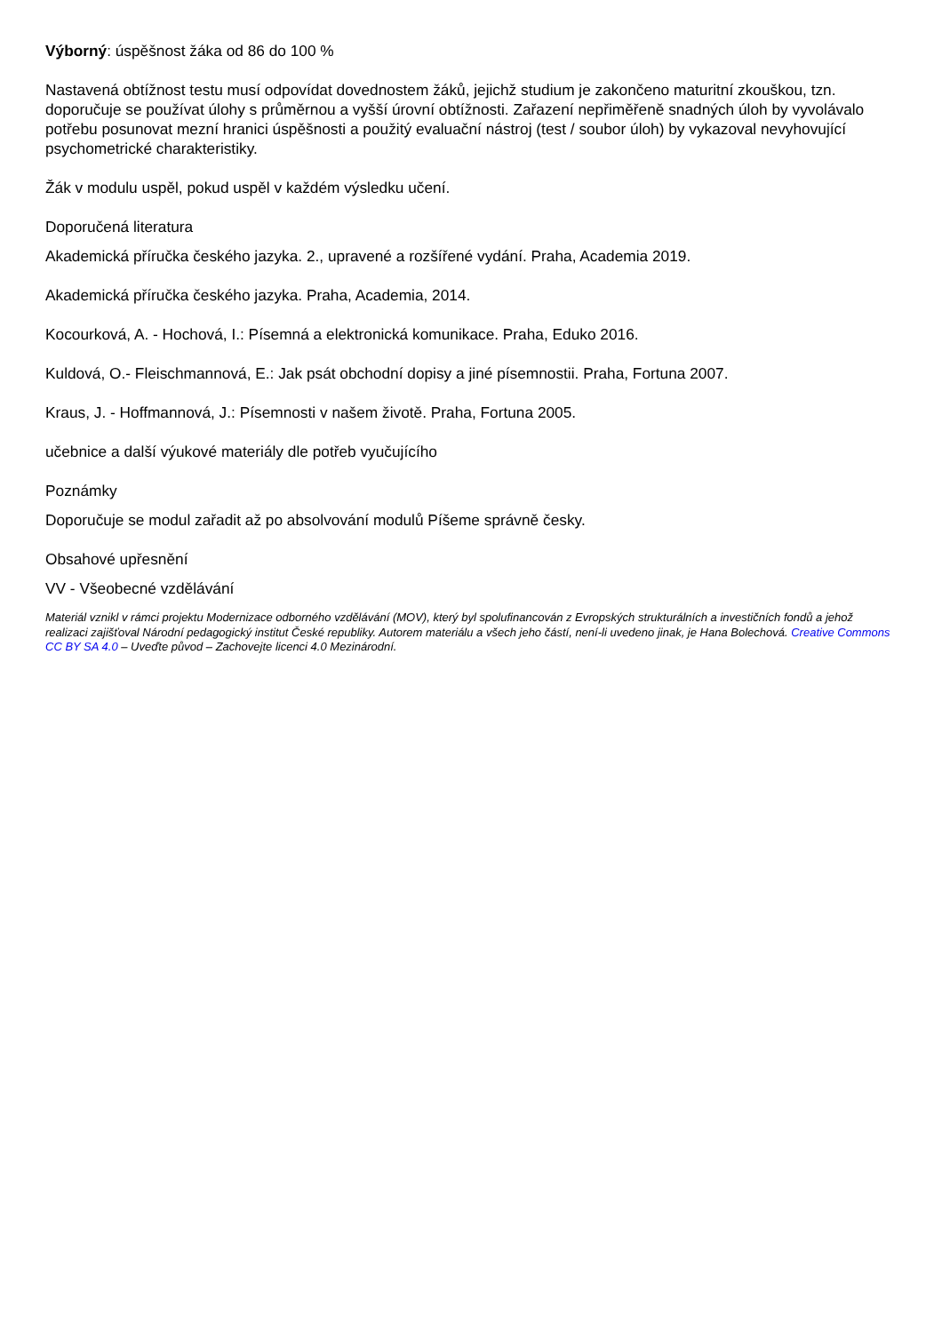Výborný: úspěšnost žáka od 86 do 100 %
Nastavená obtížnost testu musí odpovídat dovednostem žáků, jejichž studium je zakončeno maturitní zkouškou, tzn. doporučuje se používat úlohy s průměrnou a vyšší úrovní obtížnosti. Zařazení nepřiměřeně snadných úloh by vyvolávalo potřebu posunovat mezní hranici úspěšnosti a použitý evaluační nástroj (test / soubor úloh) by vykazoval nevyhovující psychometrické charakteristiky.
Žák v modulu uspěl, pokud uspěl v každém výsledku učení.
Doporučená literatura
Akademická příručka českého jazyka. 2., upravené a rozšířené vydání. Praha, Academia 2019.
Akademická příručka českého jazyka. Praha, Academia, 2014.
Kocourková, A. - Hochová, I.: Písemná a elektronická komunikace. Praha, Eduko 2016.
Kuldová, O.- Fleischmannová, E.: Jak psát obchodní dopisy a jiné písemnostii. Praha, Fortuna 2007.
Kraus, J. - Hoffmannová, J.: Písemnosti v našem životě. Praha, Fortuna 2005.
učebnice a další výukové materiály dle potřeb vyučujícího
Poznámky
Doporučuje se modul zařadit až po absolvování modulů Píšeme správně česky.
Obsahové upřesnění
VV - Všeobecné vzdělávání
Materiál vznikl v rámci projektu Modernizace odborného vzdělávání (MOV), který byl spolufinancován z Evropských strukturálních a investičních fondů a jehož realizaci zajišťoval Národní pedagogický institut České republiky. Autorem materiálu a všech jeho částí, není-li uvedeno jinak, je Hana Bolechová. Creative Commons CC BY SA 4.0 – Uveďte původ – Zachovejte licenci 4.0 Mezinárodní.